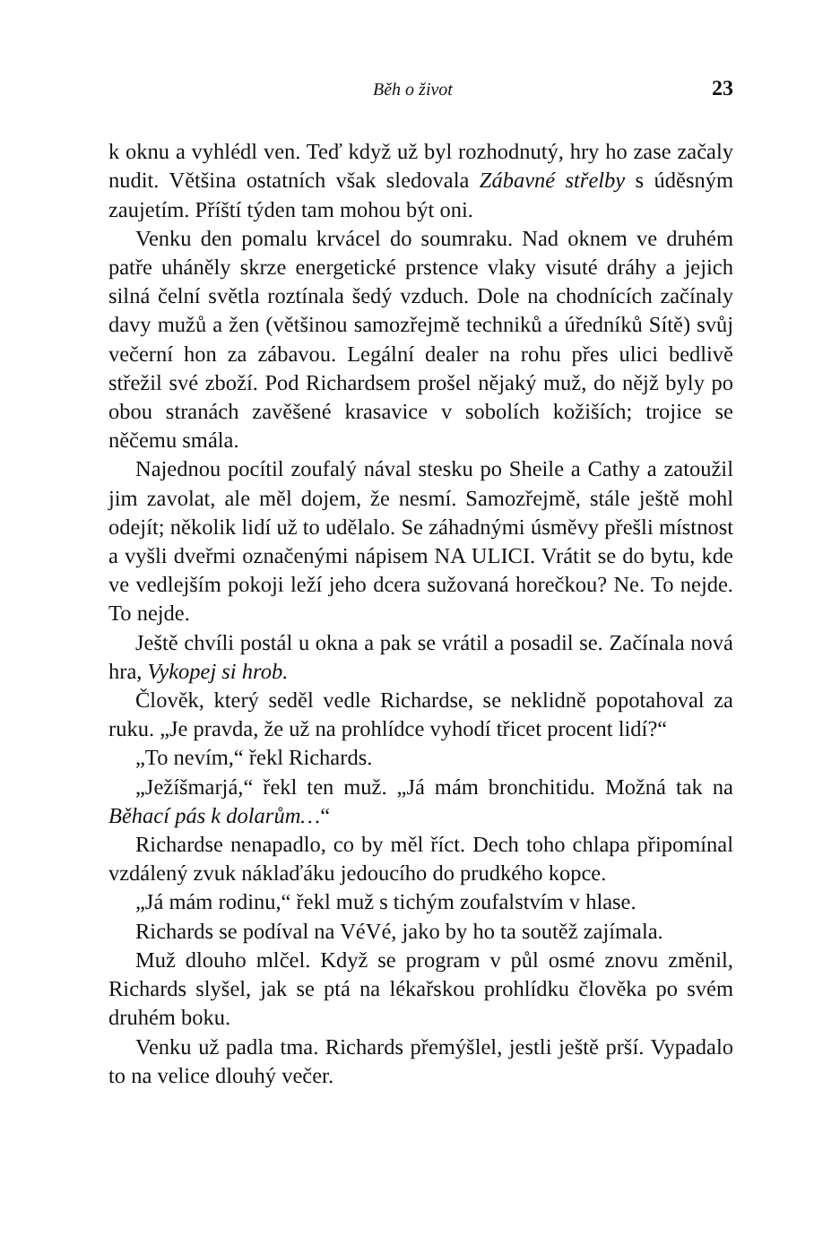Běh o život 23
k oknu a vyhlédl ven. Teď když už byl rozhodnutý, hry ho zase začaly nudit. Většina ostatních však sledovala Zábavné střelby s úděsným zaujetím. Příští týden tam mohou být oni.
Venku den pomalu krvácel do soumraku. Nad oknem ve druhém patře uháněly skrze energetické prstence vlaky visuté dráhy a jejich silná čelní světla roztínala šedý vzduch. Dole na chodnících začínaly davy mužů a žen (většinou samozřejmě techniků a úředníků Sítě) svůj večerní hon za zábavou. Legální dealer na rohu přes ulici bedlivě střežil své zboží. Pod Richardsem prošel nějaký muž, do nějž byly po obou stranách zavěšené krasavice v sobolích kožiších; trojice se něčemu smála.
Najednou pocítil zoufalý nával stesku po Sheile a Cathy a zatoužil jim zavolat, ale měl dojem, že nesmí. Samozřejmě, stále ještě mohl odejít; několik lidí už to udělalo. Se záhadnými úsměvy přešli místnost a vyšli dveřmi označenými nápisem NA ULICI. Vrátit se do bytu, kde ve vedlejším pokoji leží jeho dcera sužovaná horečkou? Ne. To nejde. To nejde.
Ještě chvíli postál u okna a pak se vrátil a posadil se. Začínala nová hra, Vykopej si hrob.
Člověk, který seděl vedle Richardse, se neklidně popotahoval za ruku. „Je pravda, že už na prohlídce vyhodí třicet procent lidí?“
„To nevím,“ řekl Richards.
„Ježíšmarjá,“ řekl ten muž. „Já mám bronchitidu. Možná tak na Běhací pás k dolarům…“
Richardse nenapadlo, co by měl říct. Dech toho chlapa připomínal vzdálený zvuk náklaďáku jedoucího do prudkého kopce.
„Já mám rodinu,“ řekl muž s tichým zoufalstvím v hlase.
Richards se podíval na VéVé, jako by ho ta soutěž zajímala.
Muž dlouho mlčel. Když se program v půl osmé znovu změnil, Richards slyšel, jak se ptá na lékařskou prohlídku člověka po svém druhém boku.
Venku už padla tma. Richards přemýšlel, jestli ještě prší. Vypadalo to na velice dlouhý večer.